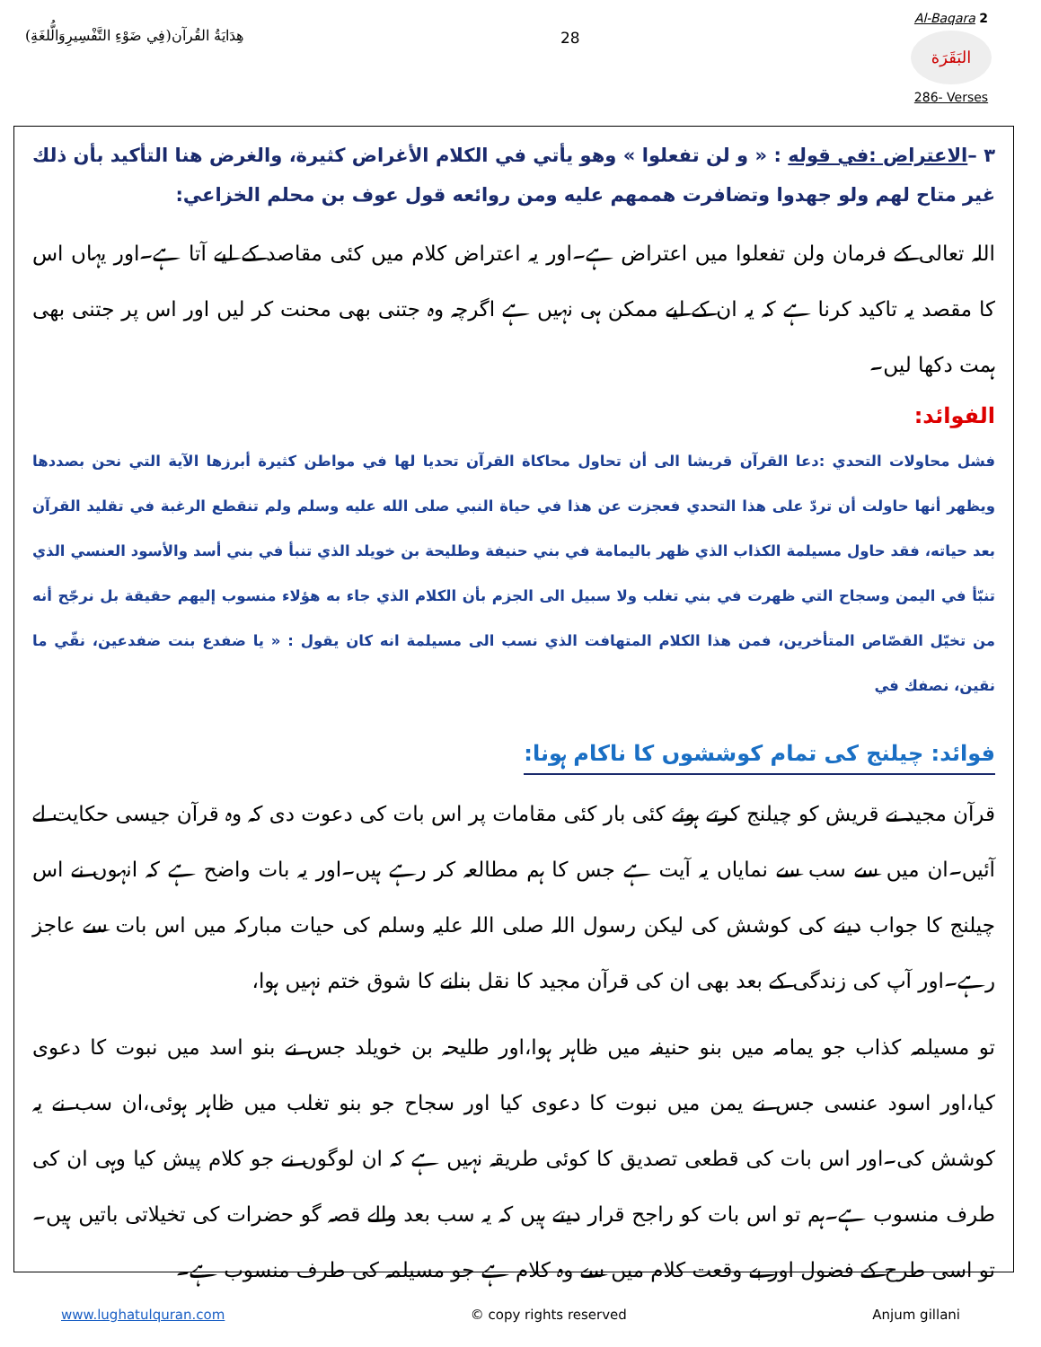هِدَايَةُ القُرآن(فِي ضَوْءِ التَّفْسِيرِوَالُّلغَةِ)
28
Al-Baqara 2
البَقَرَة
286- Verses
٣ –الاعتراض :في قوله : « و لن تفعلوا » وهو يأتي في الكلام الأغراض كثيرة، والغرض هنا التأكيد بأن ذلك غير متاح لهم ولو جهدوا وتضافرت هممهم عليه ومن روائعه قول عوف بن محلم الخزاعي:
اللہ تعالی کے فرمان ولن تفعلوا میں اعتراض ہے۔اور یہ اعتراض کلام میں کئی مقاصد کے لیے آتا ہے۔اور یہاں اس کا مقصد یہ تاکید کرنا ہے کہ یہ ان کے لیے ممکن ہی نہیں ہے اگرچہ وہ جتنی بھی محنت کر لیں اور اس پر جتنی بھی ہمت دکھا لیں۔
الفوائد:
فشل محاولات التحدي :دعا القرآن قريشا الى أن تحاول محاكاة القرآن تحديا لها في مواطن كثيرة أبرزها الآية التي نحن بصددها ويظهر أنها حاولت أن تردّ على هذا التحدي فعجزت عن هذا في حياة النبي صلى الله عليه وسلم ولم تنقطع الرغبة في تقليد القرآن بعد حياته، فقد حاول مسيلمة الكذاب الذي ظهر باليمامة في بني حنيفة وطليحة بن خويلد الذي تنبأ في بني أسد والأسود العنسي الذي تنبّأ في اليمن وسجاح التي ظهرت في بني تغلب ولا سبيل الى الجزم بأن الكلام الذي جاء به هؤلاء منسوب إليهم حقيقة بل نرجّح أنه من تخيّل القصّاص المتأخرين، فمن هذا الكلام المتهافت الذي نسب الى مسيلمة انه كان يقول : « يا ضفدع بنت ضفدعين، نقّي ما نقين، نصفك في
فوائد: چیلنج کی تمام کوششوں کا ناکام ہونا:
قرآن مجید نے قریش کو چیلنج کرتے ہوئے کئی بار کئی مقامات پر اس بات کی دعوت دی کہ وہ قرآن جیسی حکایت لے آئیں۔ان میں سے سب سے نمایاں یہ آیت ہے جس کا ہم مطالعہ کر رہے ہیں۔اور یہ بات واضح ہے کہ انہوں نے اس چیلنج کا جواب دینے کی کوشش کی لیکن رسول اللہ صلی اللہ علیہ وسلم کی حیات مبارکہ میں اس بات سے عاجز رہے۔اور آپ کی زندگی کے بعد بھی ان کی قرآن مجید کا نقل بنانے کا شوق ختم نہیں ہوا،
تو مسیلمہ کذاب جو یمامہ میں بنو حنیفہ میں ظاہر ہوا،اور طلیحہ بن خویلد جس نے بنو اسد میں نبوت کا دعوی کیا،اور اسود عنسی جس نے یمن میں نبوت کا دعوی کیا اور سجاح جو بنو تغلب میں ظاہر ہوئی،ان سب نے یہ کوشش کی۔اور اس بات کی قطعی تصدیق کا کوئی طریقہ نہیں ہے کہ ان لوگوں نے جو کلام پیش کیا وہی ان کی طرف منسوب ہے۔ہم تو اس بات کو راجح قرار دیتے ہیں کہ یہ سب بعد والے قصہ گو حضرات کی تخیلاتی باتیں ہیں۔تو اسی طرح کے فضول اور بے وقعت کلام میں سے وہ کلام ہے جو مسیلمہ کی طرف منسوب ہے۔
www.lughatulquran.com © copy rights reserved Anjum gillani